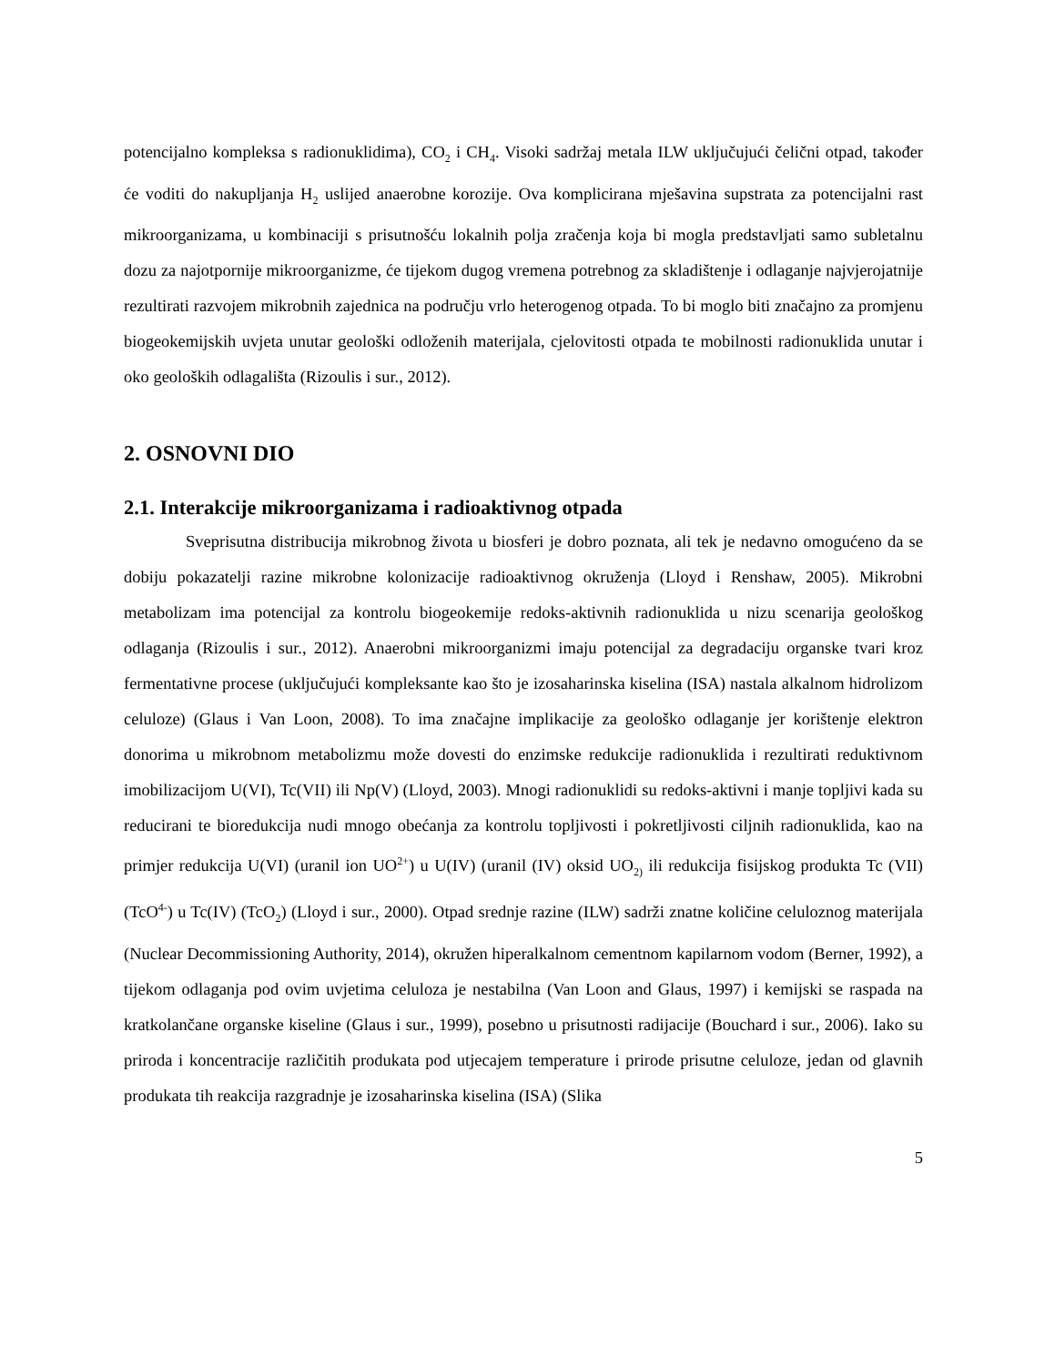potencijalno kompleksa s radionuklidima), CO<sub>2</sub> i CH<sub>4</sub>. Visoki sadržaj metala ILW uključujući čelični otpad, također će voditi do nakupljanja H<sub>2</sub> uslijed anaerobne korozije. Ova komplicirana mješavina supstrata za potencijalni rast mikroorganizama, u kombinaciji s prisutnošću lokalnih polja zračenja koja bi mogla predstavljati samo subletalnu dozu za najotpornije mikroorganizme, će tijekom dugog vremena potrebnog za skladištenje i odlaganje najvjerojatnije rezultirati razvojem mikrobnih zajednica na području vrlo heterogenog otpada. To bi moglo biti značajno za promjenu biogeokemijskih uvjeta unutar geološki odloženih materijala, cjelovitosti otpada te mobilnosti radionuklida unutar i oko geoloških odlagališta (Rizoulis i sur., 2012).
2. OSNOVNI DIO
2.1. Interakcije mikroorganizama i radioaktivnog otpada
Sveprisutna distribucija mikrobnog života u biosferi je dobro poznata, ali tek je nedavno omogućeno da se dobiju pokazatelji razine mikrobne kolonizacije radioaktivnog okruženja (Lloyd i Renshaw, 2005). Mikrobni metabolizam ima potencijal za kontrolu biogeokemije redoks-aktivnih radionuklida u nizu scenarija geološkog odlaganja (Rizoulis i sur., 2012). Anaerobni mikroorganizmi imaju potencijal za degradaciju organske tvari kroz fermentativne procese (uključujući kompleksante kao što je izosaharinska kiselina (ISA) nastala alkalnom hidrolizom celuloze) (Glaus i Van Loon, 2008). To ima značajne implikacije za geološko odlaganje jer korištenje elektron donorima u mikrobnom metabolizmu može dovesti do enzimske redukcije radionuklida i rezultirati reduktivnom imobilizacijom U(VI), Tc(VII) ili Np(V) (Lloyd, 2003). Mnogi radionuklidi su redoks-aktivni i manje topljivi kada su reducirani te bioredukcija nudi mnogo obećanja za kontrolu topljivosti i pokretljivosti ciljnih radionuklida, kao na primjer redukcija U(VI) (uranil ion UO<sup>2+</sup>) u U(IV) (uranil (IV) oksid UO<sub>2)</sub> ili redukcija fisijskog produkta Tc (VII) (TcO<sup>4-</sup>) u Tc(IV) (TcO<sub>2</sub>) (Lloyd i sur., 2000). Otpad srednje razine (ILW) sadrži znatne količine celuloznog materijala (Nuclear Decommissioning Authority, 2014), okružen hiperalkalnom cementnom kapilarnom vodom (Berner, 1992), a tijekom odlaganja pod ovim uvjetima celuloza je nestabilna (Van Loon and Glaus, 1997) i kemijski se raspada na kratkolančane organske kiseline (Glaus i sur., 1999), posebno u prisutnosti radijacije (Bouchard i sur., 2006). Iako su priroda i koncentracije različitih produkata pod utjecajem temperature i prirode prisutne celuloze, jedan od glavnih produkata tih reakcija razgradnje je izosaharinska kiselina (ISA) (Slika
5